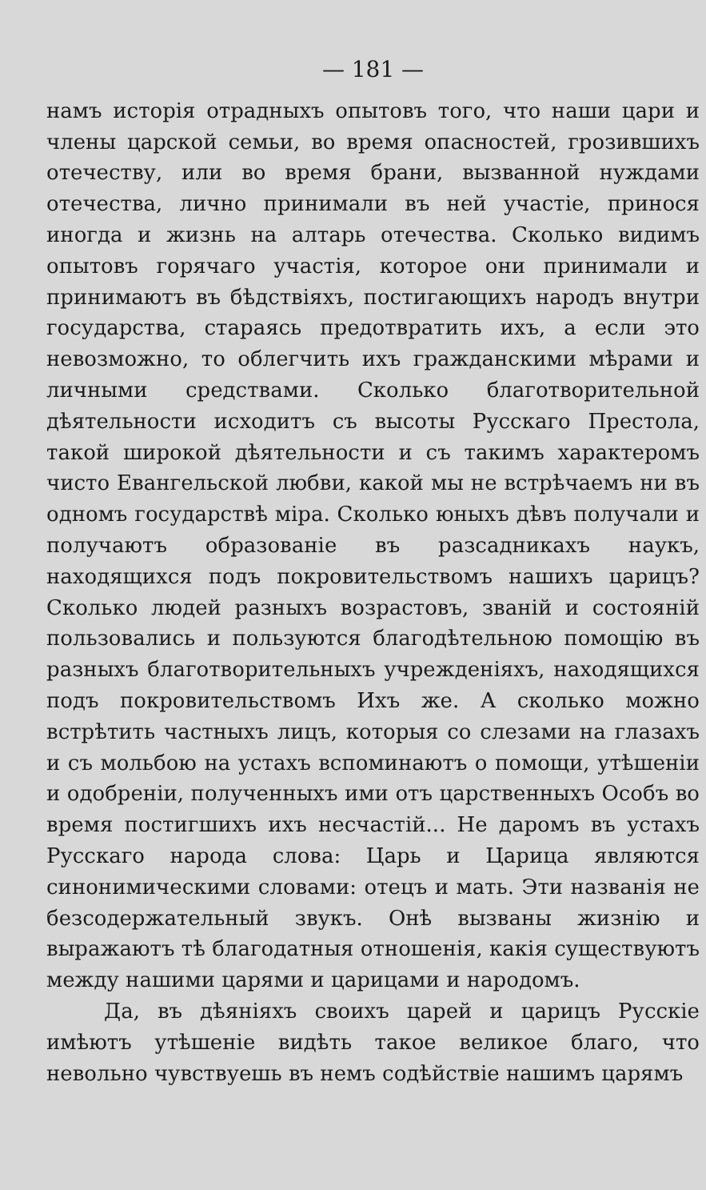— 181 —
намъ исторія отрадныхъ опытовъ того, что наши цари и члены царской семьи, во время опасностей, грозившихъ отечеству, или во время брани, вызванной нуждами отечества, лично принимали въ ней участіе, принося иногда и жизнь на алтарь отечества. Сколько видимъ опытовъ горячаго участія, которое они принимали и принимаютъ въ бѣдствіяхъ, постигающихъ народъ внутри государства, стараясь предотвратить ихъ, а если это невозможно, то облегчить ихъ гражданскими мѣрами и личными средствами. Сколько благотворительной дѣятельности исходитъ съ высоты Русскаго Престола, такой широкой дѣятельности и съ такимъ характеромъ чисто Евангельской любви, какой мы не встрѣчаемъ ни въ одномъ государствѣ міра. Сколько юныхъ дѣвъ получали и получаютъ образованіе въ разсадникахъ наукъ, находящихся подъ покровительствомъ нашихъ царицъ? Сколько людей разныхъ возрастовъ, званій и состояній пользовались и пользуются благодѣтельною помощію въ разныхъ благотворительныхъ учрежденіяхъ, находящихся подъ покровительствомъ Ихъ же. А сколько можно встрѣтить частныхъ лицъ, которыя со слезами на глазахъ и съ мольбою на устахъ вспоминаютъ о помощи, утѣшеніи и одобреніи, полученныхъ ими отъ царственныхъ Особъ во время постигшихъ ихъ несчастій... Не даромъ въ устахъ Русскаго народа слова: Царь и Царица являются синонимическими словами: отецъ и мать. Эти названія не безсодержательный звукъ. Онѣ вызваны жизнію и выражаютъ тѣ благодатныя отношенія, какія существуютъ между нашими царями и царицами и народомъ.
Да, въ дѣяніяхъ своихъ царей и царицъ Русскіе имѣютъ утѣшеніе видѣть такое великое благо, что невольно чувствуешь въ немъ содѣйствіе нашимъ царямъ